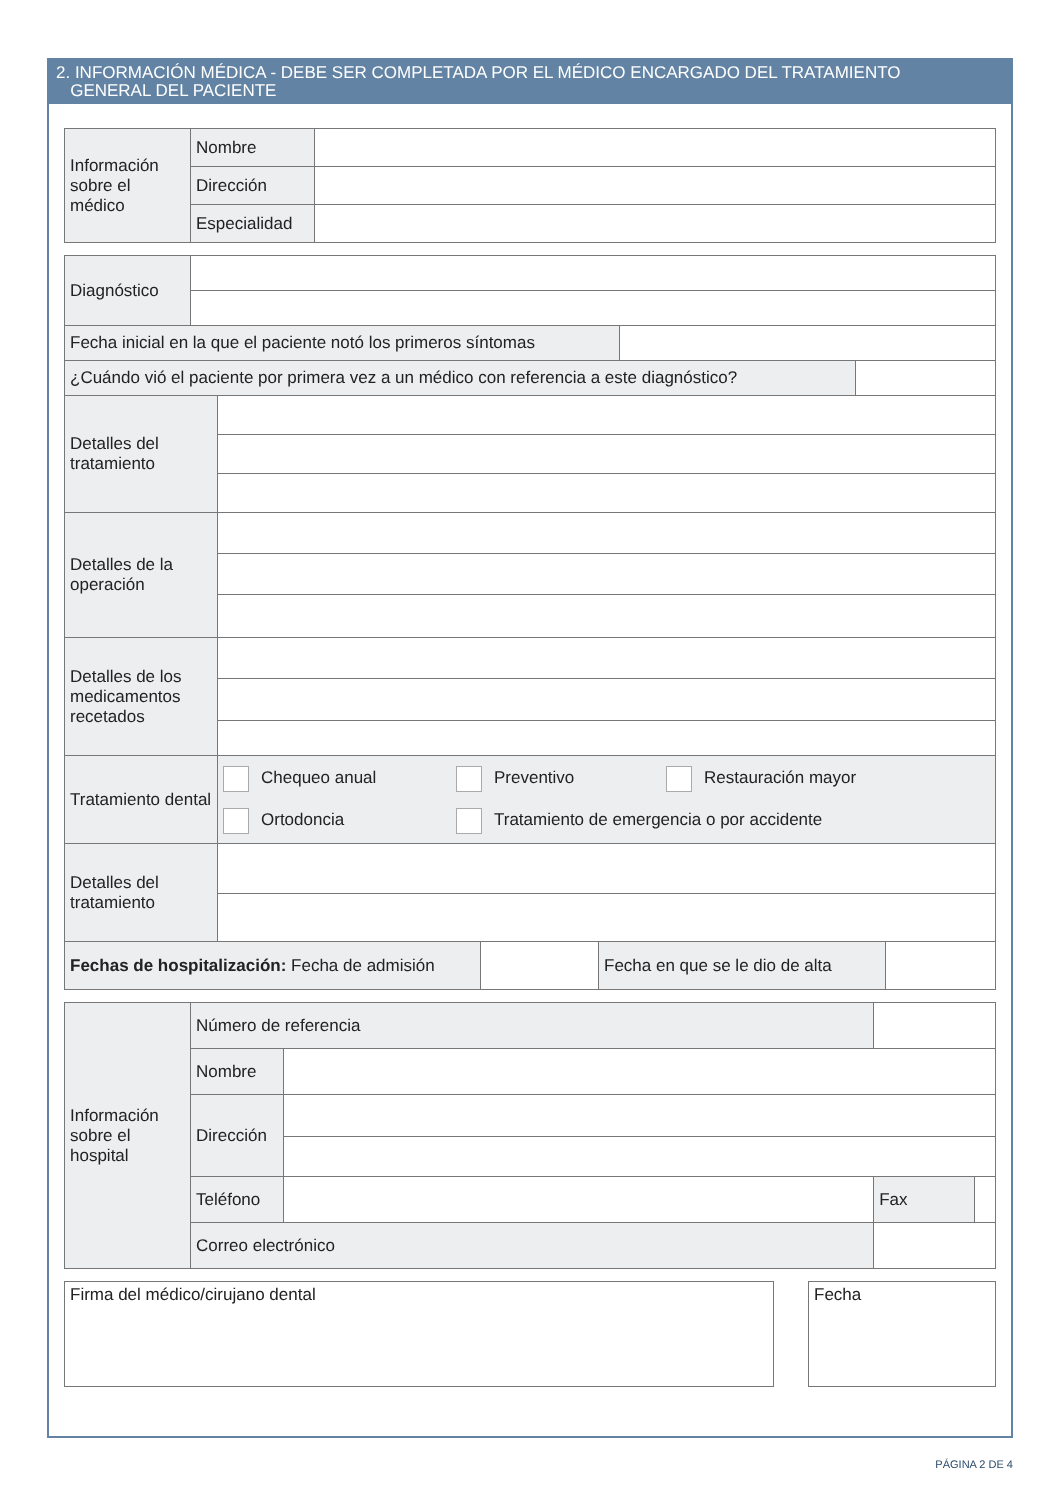2. INFORMACIÓN MÉDICA - DEBE SER COMPLETADA POR EL MÉDICO ENCARGADO DEL TRATAMIENTO
GENERAL DEL PACIENTE
| Información sobre el médico | Nombre | |
| | Dirección | |
| | Especialidad | |
| Diagnóstico | |
| Fecha inicial en la que el paciente notó los primeros síntomas | |
| ¿Cuándo vió el paciente por primera vez a un médico con referencia a este diagnóstico? | |
| Detalles del tratamiento | |
| Detalles de la operación | |
| Detalles de los medicamentos recetados | |
| Tratamiento dental | Chequeo anual Preventivo Restauración mayor Ortodoncia Tratamiento de emergencia o por accidente |
| Detalles del tratamiento | |
| Fechas de hospitalización: Fecha de admisión | | Fecha en que se le dio de alta | |
| Información sobre el hospital | Número de referencia | | | | |
| | Nombre | | | | |
| | Dirección | | | | |
| | Teléfono | | | Fax | |
| | Correo electrónico | | | | |
Firma del médico/cirujano dental Fecha
PÁGINA 2 DE 4